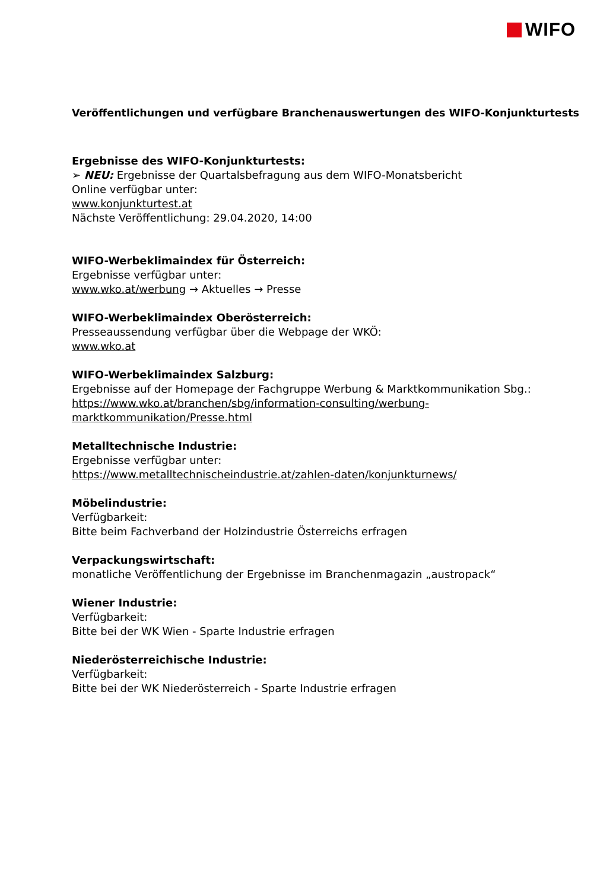WIFO
Veröffentlichungen und verfügbare Branchenauswertungen des WIFO-Konjunkturtests
Ergebnisse des WIFO-Konjunkturtests:
➢ NEU: Ergebnisse der Quartalsbefragung aus dem WIFO-Monatsbericht
Online verfügbar unter:
www.konjunkturtest.at
Nächste Veröffentlichung: 29.04.2020, 14:00
WIFO-Werbeklimaindex für Österreich:
Ergebnisse verfügbar unter:
www.wko.at/werbung → Aktuelles → Presse
WIFO-Werbeklimaindex Oberösterreich:
Presseaussendung verfügbar über die Webpage der WKÖ:
www.wko.at
WIFO-Werbeklimaindex Salzburg:
Ergebnisse auf der Homepage der Fachgruppe Werbung & Marktkommunikation Sbg.:
https://www.wko.at/branchen/sbg/information-consulting/werbung-
marktkommunikation/Presse.html
Metalltechnische Industrie:
Ergebnisse verfügbar unter:
https://www.metalltechnischeindustrie.at/zahlen-daten/konjunkturnews/
Möbelindustrie:
Verfügbarkeit:
Bitte beim Fachverband der Holzindustrie Österreichs erfragen
Verpackungswirtschaft:
monatliche Veröffentlichung der Ergebnisse im Branchenmagazin „austropack“
Wiener Industrie:
Verfügbarkeit:
Bitte bei der WK Wien - Sparte Industrie erfragen
Niederösterreichische Industrie:
Verfügbarkeit:
Bitte bei der WK Niederösterreich - Sparte Industrie erfragen